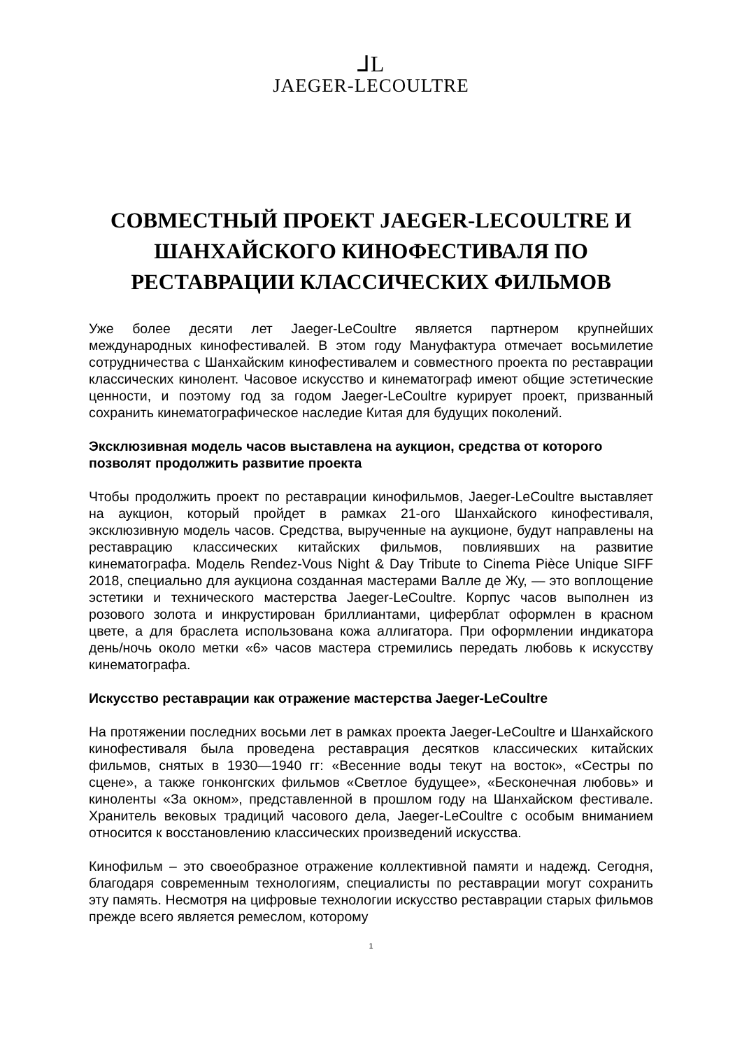⅃L
JAEGER-LECOULTRE
СОВМЕСТНЫЙ ПРОЕКТ JAEGER-LECOULTRE И ШАНХАЙСКОГО КИНОФЕСТИВАЛЯ ПО РЕСТАВРАЦИИ КЛАССИЧЕСКИХ ФИЛЬМОВ
Уже более десяти лет Jaeger-LeCoultre является партнером крупнейших международных кинофестивалей. В этом году Мануфактура отмечает восьмилетие сотрудничества с Шанхайским кинофестивалем и совместного проекта по реставрации классических кинолент. Часовое искусство и кинематограф имеют общие эстетические ценности, и поэтому год за годом Jaeger-LeCoultre курирует проект, призванный сохранить кинематографическое наследие Китая для будущих поколений.
Эксклюзивная модель часов выставлена на аукцион, средства от которого позволят продолжить развитие проекта
Чтобы продолжить проект по реставрации кинофильмов, Jaeger-LeCoultre выставляет на аукцион, который пройдет в рамках 21-ого Шанхайского кинофестиваля, эксклюзивную модель часов. Средства, вырученные на аукционе, будут направлены на реставрацию классических китайских фильмов, повлиявших на развитие кинематографа. Модель Rendez-Vous Night & Day Tribute to Cinema Pièce Unique SIFF 2018, специально для аукциона созданная мастерами Валле де Жу, — это воплощение эстетики и технического мастерства Jaeger-LeCoultre. Корпус часов выполнен из розового золота и инкрустирован бриллиантами, циферблат оформлен в красном цвете, а для браслета использована кожа аллигатора. При оформлении индикатора день/ночь около метки «6» часов мастера стремились передать любовь к искусству кинематографа.
Искусство реставрации как отражение мастерства Jaeger-LeCoultre
На протяжении последних восьми лет в рамках проекта Jaeger-LeCoultre и Шанхайского кинофестиваля была проведена реставрация десятков классических китайских фильмов, снятых в 1930—1940 гг: «Весенние воды текут на восток», «Сестры по сцене», а также гонконгских фильмов «Светлое будущее», «Бесконечная любовь» и киноленты «За окном», представленной в прошлом году на Шанхайском фестивале. Хранитель вековых традиций часового дела, Jaeger-LeCoultre с особым вниманием относится к восстановлению классических произведений искусства.
Кинофильм – это своеобразное отражение коллективной памяти и надежд. Сегодня, благодаря современным технологиям, специалисты по реставрации могут сохранить эту память. Несмотря на цифровые технологии искусство реставрации старых фильмов прежде всего является ремеслом, которому
1